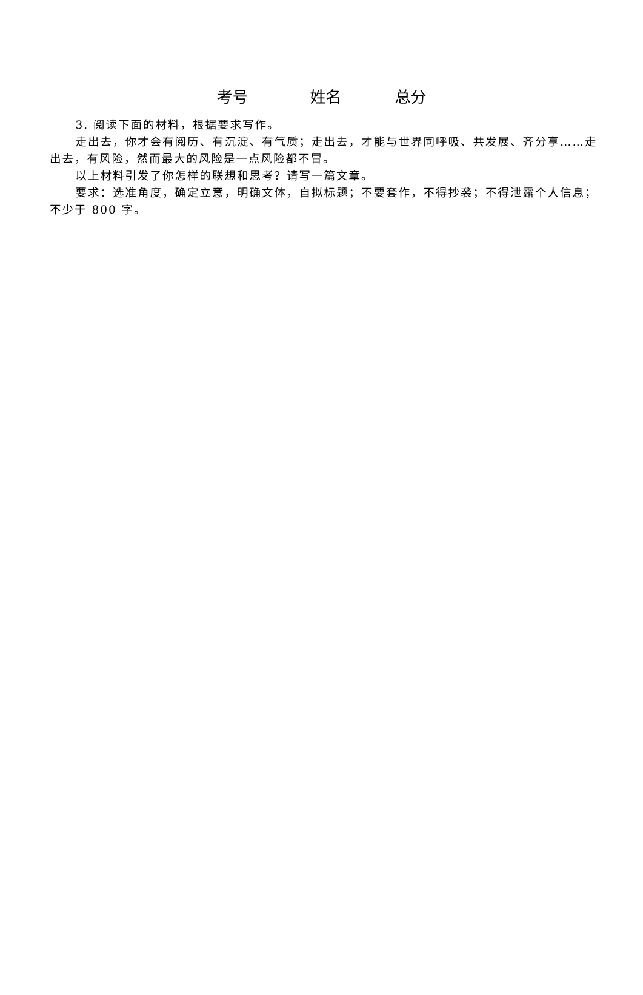考号 姓名 总分
3. 阅读下面的材料，根据要求写作。
走出去，你才会有阅历、有沉淀、有气质；走出去，才能与世界同呼吸、共发展、齐分享……走出去，有风险，然而最大的风险是一点风险都不冒。
以上材料引发了你怎样的联想和思考？请写一篇文章。
要求：选准角度，确定立意，明确文体，自拟标题；不要套作，不得抄袭；不得泄露个人信息；不少于 800 字。